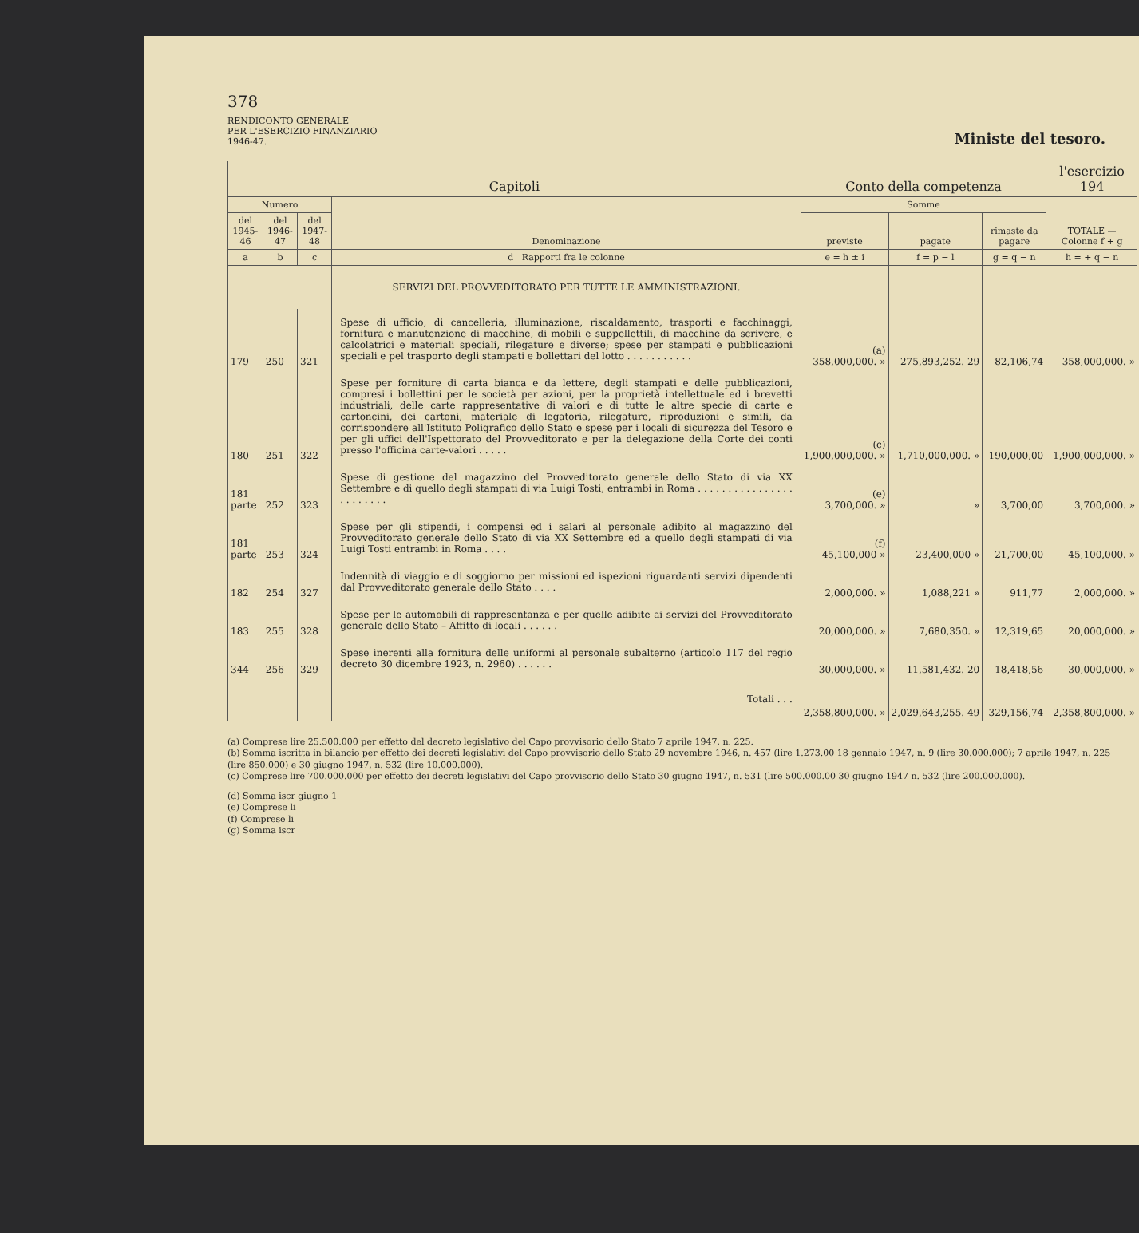378
RENDICONTO GENERALE
PER L'ESERCIZIO FINANZIARIO
1946-47.
Ministe del tesoro.
| Capitoli | | | | Conto della competenza | | | l'esercizio 194 |
| --- | --- | --- | --- | --- | --- | --- | --- |
| Numero | | | Denominazione | Somme | | | TOTALE — Colonne f + g |
| del 1945-46 | del 1946-47 | del 1947-48 | | previste | pagate | rimaste da pagare | |
| a | b | c | d Rapporti fra le colonne | e = h ± i | f = p − l | g = q − n | h = + q − n |
| | | | SERVIZI DEL PROVVEDITORATO PER TUTTE LE AMMINISTRAZIONI. | | | | |
| 179 | 250 | 321 | Spese di ufficio, di cancelleria, illuminazione, riscaldamento, trasporti e facchinaggi, fornitura e manutenzione di macchine, di mobili e suppellettili, di macchine da scrivere, e calcolatrici e materiali speciali, rilegature e diverse; spese per stampati e pubblicazioni speciali e pel trasporto degli stampati e bollettari del lotto . . . . . . . . . . . | (a) 358,000,000. » | 275,893,252. 29 | 82,106,74 | 358,000,000. » |
| 180 | 251 | 322 | Spese per forniture di carta bianca e da lettere, degli stampati e delle pubblicazioni, compresi i bollettini per le società per azioni, per la proprietà intellettuale ed i brevetti industriali, delle carte rappresentative di valori e di tutte le altre specie di carte e cartoncini, dei cartoni, materiale di legatoria, rilegature, riproduzioni e simili, da corrispondere all'Istituto Poligrafico dello Stato e spese per i locali di sicurezza del Tesoro e per gli uffici dell'Ispettorato del Provveditorato e per la delegazione della Corte dei conti presso l'officina carte-valori . . . . . | (c) 1,900,000,000. » | 1,710,000,000. » | 190,000,00 | 1,900,000,000. » |
| 181 parte | 252 | 323 | Spese di gestione del magazzino del Provveditorato generale dello Stato di via XX Settembre e di quello degli stampati di via Luigi Tosti, entrambi in Roma . . . . . . . . . . . . . . . . . . . . . . . . | (e) 3,700,000. » | » | 3,700,00 | 3,700,000. » |
| 181 parte | 253 | 324 | Spese per gli stipendi, i compensi ed i salari al personale adibito al magazzino del Provveditorato generale dello Stato di via XX Settembre ed a quello degli stampati di via Luigi Tosti entrambi in Roma . . . . | (f) 45,100,000 » | 23,400,000 » | 21,700,00 | 45,100,000. » |
| 182 | 254 | 327 | Indennità di viaggio e di soggiorno per missioni ed ispezioni riguardanti servizi dipendenti dal Provveditorato generale dello Stato . . . . | 2,000,000. » | 1,088,221 » | 911,77 | 2,000,000. » |
| 183 | 255 | 328 | Spese per le automobili di rappresentanza e per quelle adibite ai servizi del Provveditorato generale dello Stato – Affitto di locali . . . . . . | 20,000,000. » | 7,680,350. » | 12,319,65 | 20,000,000. » |
| 344 | 256 | 329 | Spese inerenti alla fornitura delle uniformi al personale subalterno (articolo 117 del regio decreto 30 dicembre 1923, n. 2960) . . . . . . | 30,000,000. » | 11,581,432. 20 | 18,418,56 | 30,000,000. » |
| | | | Totali . . . | 2,358,800,000. » | 2,029,643,255. 49 | 329,156,74 | 2,358,800,000. » |
(a) Comprese lire 25.500.000 per effetto del decreto legislativo del Capo provvisorio dello Stato 7 aprile 1947, n. 225.
(b) Somma iscritta in bilancio per effetto dei decreti legislativi del Capo provvisorio dello Stato 29 novembre 1946, n. 457 (lire 1.273.00 18 gennaio 1947, n. 9 (lire 30.000.000); 7 aprile 1947, n. 225 (lire 850.000) e 30 giugno 1947, n. 532 (lire 10.000.000).
(c) Comprese lire 700.000.000 per effetto dei decreti legislativi del Capo provvisorio dello Stato 30 giugno 1947, n. 531 (lire 500.000.00 30 giugno 1947 n. 532 (lire 200.000.000).
(d) Somma iscr giugno 1
(e) Comprese li
(f) Comprese li
(g) Somma iscr